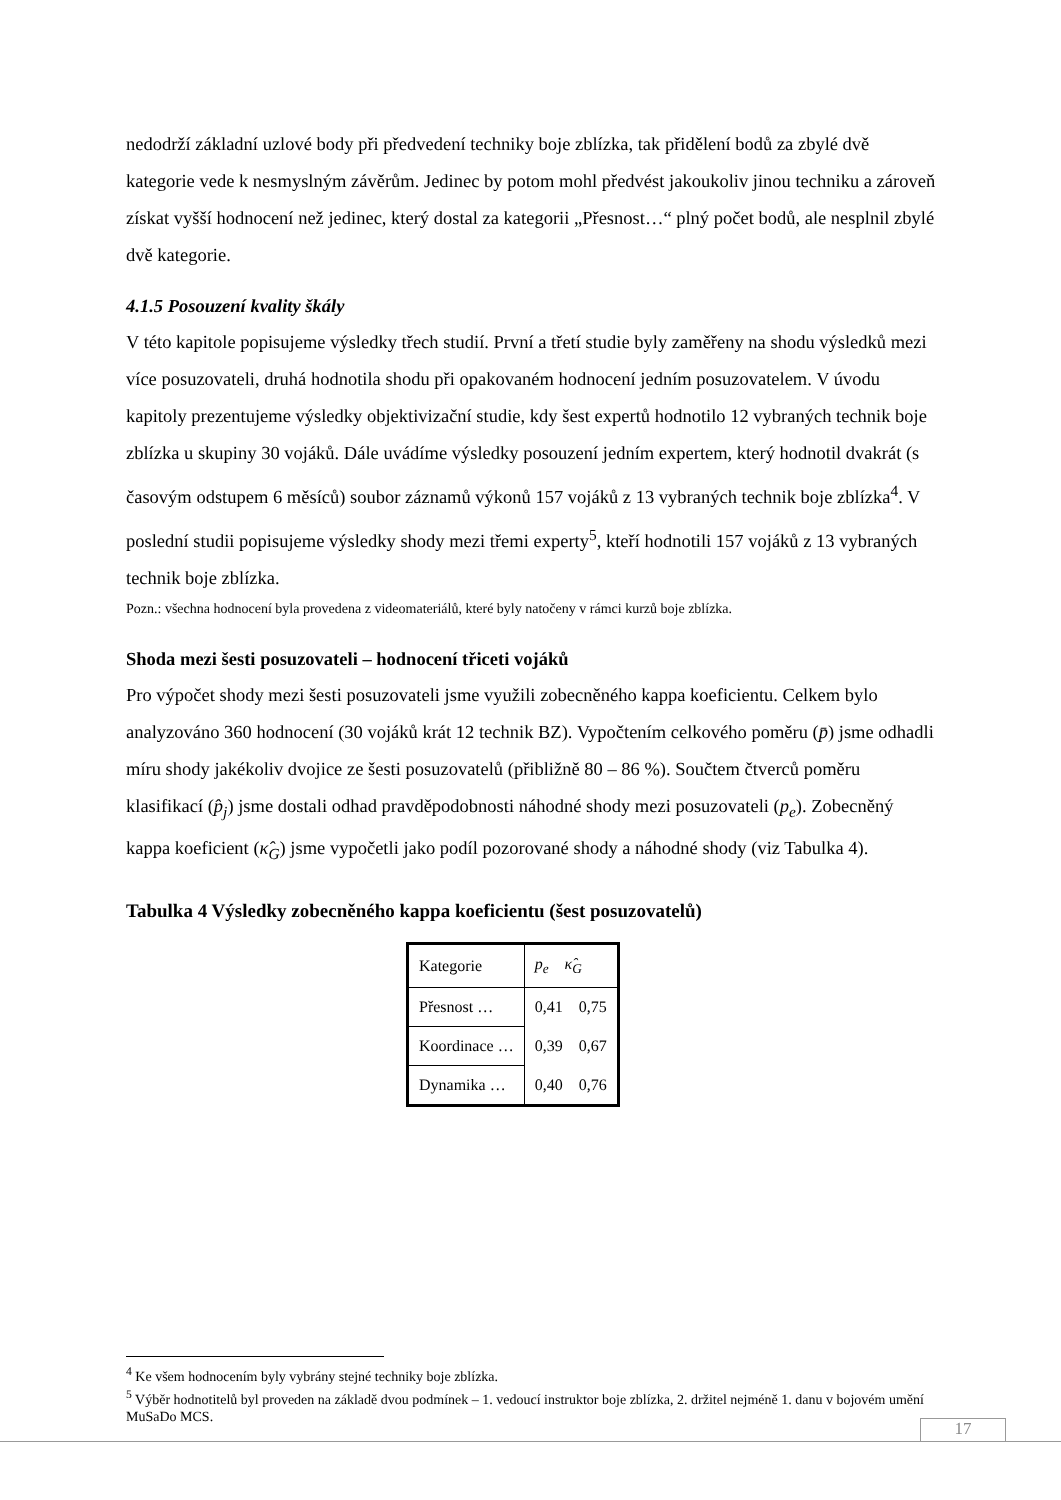nedodrží základní uzlové body při předvedení techniky boje zblízka, tak přidělení bodů za zbylé dvě kategorie vede k nesmyslným závěrům. Jedinec by potom mohl předvést jakoukoliv jinou techniku a zároveň získat vyšší hodnocení než jedinec, který dostal za kategorii „Přesnost…“ plný počet bodů, ale nesplnil zbylé dvě kategorie.
4.1.5 Posouzení kvality škály
V této kapitole popisujeme výsledky třech studií. První a třetí studie byly zaměřeny na shodu výsledků mezi více posuzovateli, druhá hodnotila shodu při opakovaném hodnocení jedním posuzovatelem. V úvodu kapitoly prezentujeme výsledky objektivizační studie, kdy šest expertů hodnotilo 12 vybraných technik boje zblízka u skupiny 30 vojáků. Dále uvádíme výsledky posouzení jedním expertem, který hodnotil dvakrát (s časovým odstupem 6 měsíců) soubor záznamů výkonů 157 vojáků z 13 vybraných technik boje zblízka<sup>4</sup>. V poslední studii popisujeme výsledky shody mezi třemi experty<sup>5</sup>, kteří hodnotili 157 vojáků z 13 vybraných technik boje zblízka.
Pozn.: všechna hodnocení byla provedena z videomateriálů, které byly natočeny v rámci kurzů boje zblízka.
Shoda mezi šesti posuzovateli – hodnocení třiceti vojáků
Pro výpočet shody mezi šesti posuzovateli jsme využili zobecněného kappa koeficientu. Celkem bylo analyzováno 360 hodnocení (30 vojáků krát 12 technik BZ). Vypočtením celkového poměru (p̄) jsme odhadli míru shody jakékoliv dvojice ze šesti posuzovatelů (přibližně 80 – 86 %). Součtem čtverců poměru klasifikací (p̂<sub>j</sub>) jsme dostali odhad pravděpodobnosti náhodné shody mezi posuzovateli (p<sub>e</sub>). Zobecněný kappa koeficient (κ̂<sub>G</sub>) jsme vypočetli jako podíl pozorované shody a náhodné shody (viz Tabulka 4).
Tabulka 4 Výsledky zobecněného kappa koeficientu (šest posuzovatelů)
| Kategorie | p<sub>e</sub> κ̂<sub>G</sub> |
| Přesnost … | 0,41 0,75 |
| Koordinace … | 0,39 0,67 |
| Dynamika … | 0,40 0,76 |
<sup>4</sup> Ke všem hodnocením byly vybrány stejné techniky boje zblízka.
<sup>5</sup> Výběr hodnotitelů byl proveden na základě dvou podmínek – 1. vedoucí instruktor boje zblízka, 2. držitel nejméně 1. danu v bojovém umění MuSaDo MCS.
17